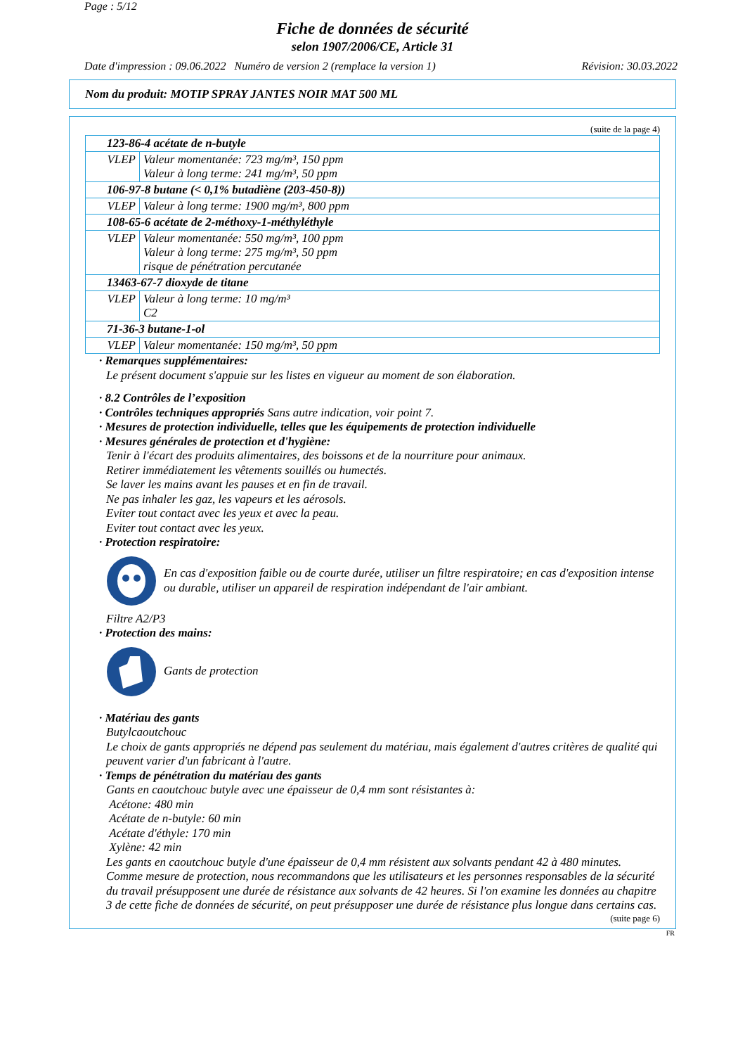Page : 5/12
Fiche de données de sécurité
selon 1907/2006/CE, Article 31
Date d'impression : 09.06.2022 Numéro de version 2 (remplace la version 1) Révision: 30.03.2022
Nom du produit: MOTIP SPRAY JANTES NOIR MAT 500 ML
(suite de la page 4)
| 123-86-4 acétate de n-butyle | |
| VLEP | Valeur momentanée: 723 mg/m³, 150 ppm Valeur à long terme: 241 mg/m³, 50 ppm |
| 106-97-8 butane (< 0,1% butadiène (203-450-8)) | |
| VLEP | Valeur à long terme: 1900 mg/m³, 800 ppm |
| 108-65-6 acétate de 2-méthoxy-1-méthyléthyle | |
| VLEP | Valeur momentanée: 550 mg/m³, 100 ppm Valeur à long terme: 275 mg/m³, 50 ppm risque de pénétration percutanée |
| 13463-67-7 dioxyde de titane | |
| VLEP | Valeur à long terme: 10 mg/m³ C2 |
| 71-36-3 butane-1-ol | |
| VLEP | Valeur momentanée: 150 mg/m³, 50 ppm |
· Remarques supplémentaires:
Le présent document s'appuie sur les listes en vigueur au moment de son élaboration.
· 8.2 Contrôles de l’exposition
· Contrôles techniques appropriés Sans autre indication, voir point 7.
· Mesures de protection individuelle, telles que les équipements de protection individuelle
· Mesures générales de protection et d'hygiène:
Tenir à l'écart des produits alimentaires, des boissons et de la nourriture pour animaux.
Retirer immédiatement les vêtements souillés ou humectés.
Se laver les mains avant les pauses et en fin de travail.
Ne pas inhaler les gaz, les vapeurs et les aérosols.
Eviter tout contact avec les yeux et avec la peau.
Eviter tout contact avec les yeux.
· Protection respiratoire:
En cas d'exposition faible ou de courte durée, utiliser un filtre respiratoire; en cas d'exposition intense ou durable, utiliser un appareil de respiration indépendant de l'air ambiant.
Filtre A2/P3
· Protection des mains:
Gants de protection
· Matériau des gants
Butylcaoutchouc
Le choix de gants appropriés ne dépend pas seulement du matériau, mais également d'autres critères de qualité qui peuvent varier d'un fabricant à l'autre.
· Temps de pénétration du matériau des gants
Gants en caoutchouc butyle avec une épaisseur de 0,4 mm sont résistantes à:
Acétone: 480 min
Acétate de n-butyle: 60 min
Acétate d'éthyle: 170 min
Xylène: 42 min
Les gants en caoutchouc butyle d'une épaisseur de 0,4 mm résistent aux solvants pendant 42 à 480 minutes. Comme mesure de protection, nous recommandons que les utilisateurs et les personnes responsables de la sécurité du travail présupposent une durée de résistance aux solvants de 42 heures. Si l'on examine les données au chapitre 3 de cette fiche de données de sécurité, on peut présupposer une durée de résistance plus longue dans certains cas.
(suite page 6)
FR